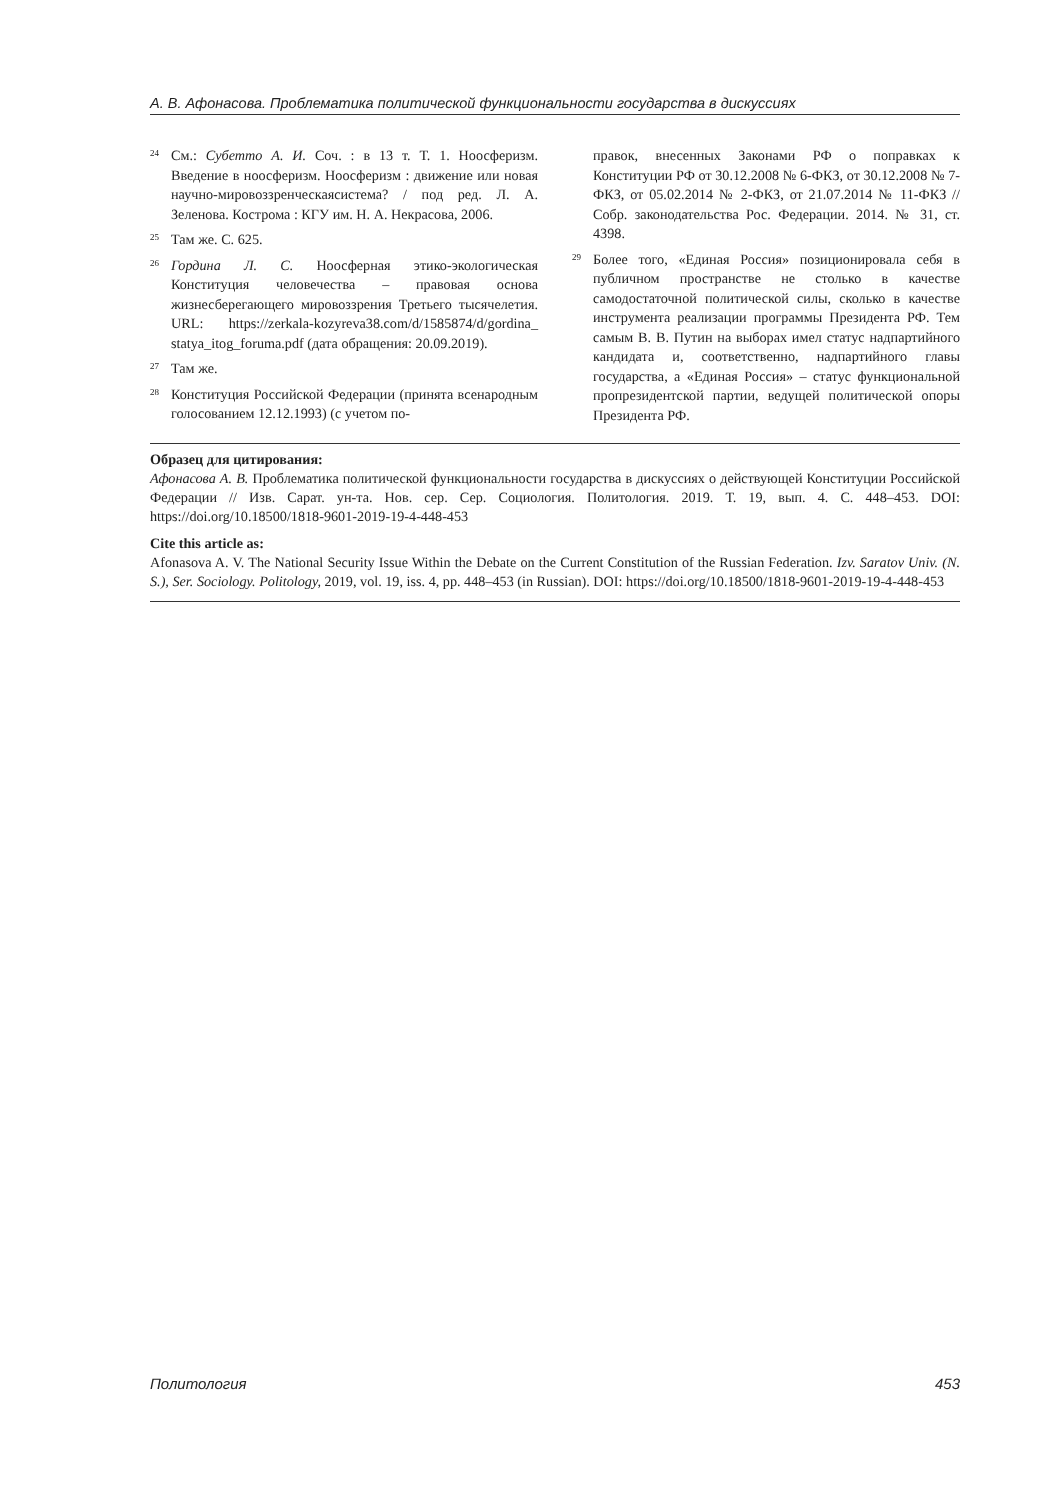А. В. Афонасова. Проблематика политической функциональности государства в дискуссиях
<sup>24</sup>
См.: Субетто А. И. Соч. : в 13 т. Т. 1. Ноосферизм. Введение в ноосферизм. Ноосферизм : движение или новая научно-мировоззренческаясистема? / под ред. Л. А. Зеленова. Кострома : КГУ им. Н. А. Некрасова, 2006.
<sup>25</sup>
Там же. С. 625.
<sup>26</sup>
Гордина Л. С. Ноосферная этико-экологическая Конституция человечества – правовая основа жизнесберегающего мировоззрения Третьего тысячелетия. URL: https://zerkala-kozyreva38.com/d/1585874/d/gordina_ statya_itog_foruma.pdf (дата обращения: 20.09.2019).
<sup>27</sup>
Там же.
<sup>28</sup>
Конституция Российской Федерации (принята всенародным голосованием 12.12.1993) (с учетом по-
правок, внесенных Законами РФ о поправках к Конституции РФ от 30.12.2008 № 6-ФКЗ, от 30.12.2008 № 7-ФКЗ, от 05.02.2014 № 2-ФКЗ, от 21.07.2014 № 11-ФКЗ // Собр. законодательства Рос. Федерации. 2014. № 31, ст. 4398.
<sup>29</sup>
Более того, «Единая Россия» позиционировала себя в публичном пространстве не столько в качестве самодостаточной политической силы, сколько в качестве инструмента реализации программы Президента РФ. Тем самым В. В. Путин на выборах имел статус надпартийного кандидата и, соответственно, надпартийного главы государства, а «Единая Россия» – статус функциональной пропрезидентской партии, ведущей политической опоры Президента РФ.
Образец для цитирования:
Афонасова А. В. Проблематика политической функциональности государства в дискуссиях о действующей Конституции Российской Федерации // Изв. Сарат. ун-та. Нов. сер. Сер. Социология. Политология. 2019. Т. 19, вып. 4. С. 448–453. DOI: https://doi.org/10.18500/1818-9601-2019-19-4-448-453
Cite this article as:
Afonasova A. V. The National Security Issue Within the Debate on the Current Constitution of the Russian Federation. Izv. Saratov Univ. (N. S.), Ser. Sociology. Politology, 2019, vol. 19, iss. 4, pp. 448–453 (in Russian). DOI: https://doi.org/10.18500/1818-9601-2019-19-4-448-453
Политология 453